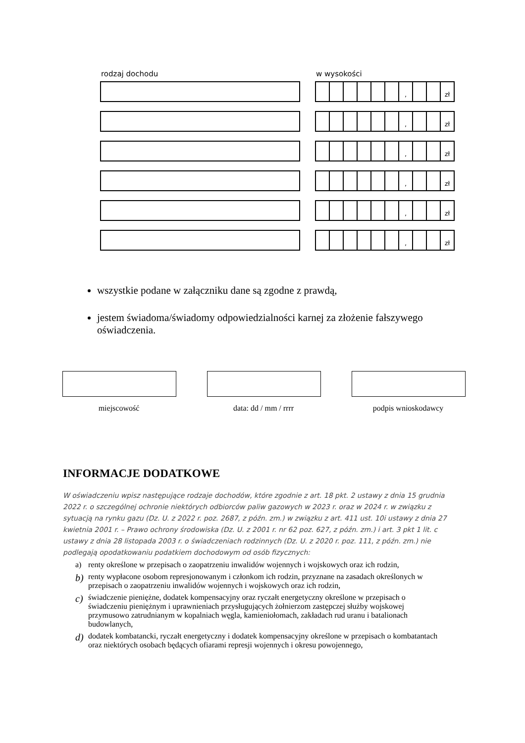rodzaj dochodu w wysokości
, zł
, zł
, zł
, zł
, zł
, zł
wszystkie podane w załączniku dane są zgodne z prawdą,
jestem świadoma/świadomy odpowiedzialności karnej za złożenie fałszywego oświadczenia.
miejscowość data: dd / mm / rrrr podpis wnioskodawcy
INFORMACJE DODATKOWE
W oświadczeniu wpisz następujące rodzaje dochodów, które zgodnie z art. 18 pkt. 2 ustawy z dnia 15 grudnia 2022 r. o szczególnej ochronie niektórych odbiorców paliw gazowych w 2023 r. oraz w 2024 r. w związku z sytuacją na rynku gazu (Dz. U. z 2022 r. poz. 2687, z późn. zm.) w związku z art. 411 ust. 10i ustawy z dnia 27 kwietnia 2001 r. – Prawo ochrony środowiska (Dz. U. z 2001 r. nr 62 poz. 627, z późn. zm.) i art. 3 pkt 1 lit. c ustawy z dnia 28 listopada 2003 r. o świadczeniach rodzinnych (Dz. U. z 2020 r. poz. 111, z późn. zm.) nie podlegają opodatkowaniu podatkiem dochodowym od osób fizycznych:
a) renty określone w przepisach o zaopatrzeniu inwalidów wojennych i wojskowych oraz ich rodzin,
b) renty wypłacone osobom represjonowanym i członkom ich rodzin, przyznane na zasadach określonych w przepisach o zaopatrzeniu inwalidów wojennych i wojskowych oraz ich rodzin,
c) świadczenie pieniężne, dodatek kompensacyjny oraz ryczałt energetyczny określone w przepisach o świadczeniu pieniężnym i uprawnieniach przysługujących żołnierzom zastępczej służby wojskowej przymusowo zatrudnianym w kopalniach węgla, kamieniołomach, zakładach rud uranu i batalionach budowlanych,
d) dodatek kombatancki, ryczałt energetyczny i dodatek kompensacyjny określone w przepisach o kombatantach oraz niektórych osobach będących ofiarami represji wojennych i okresu powojennego,